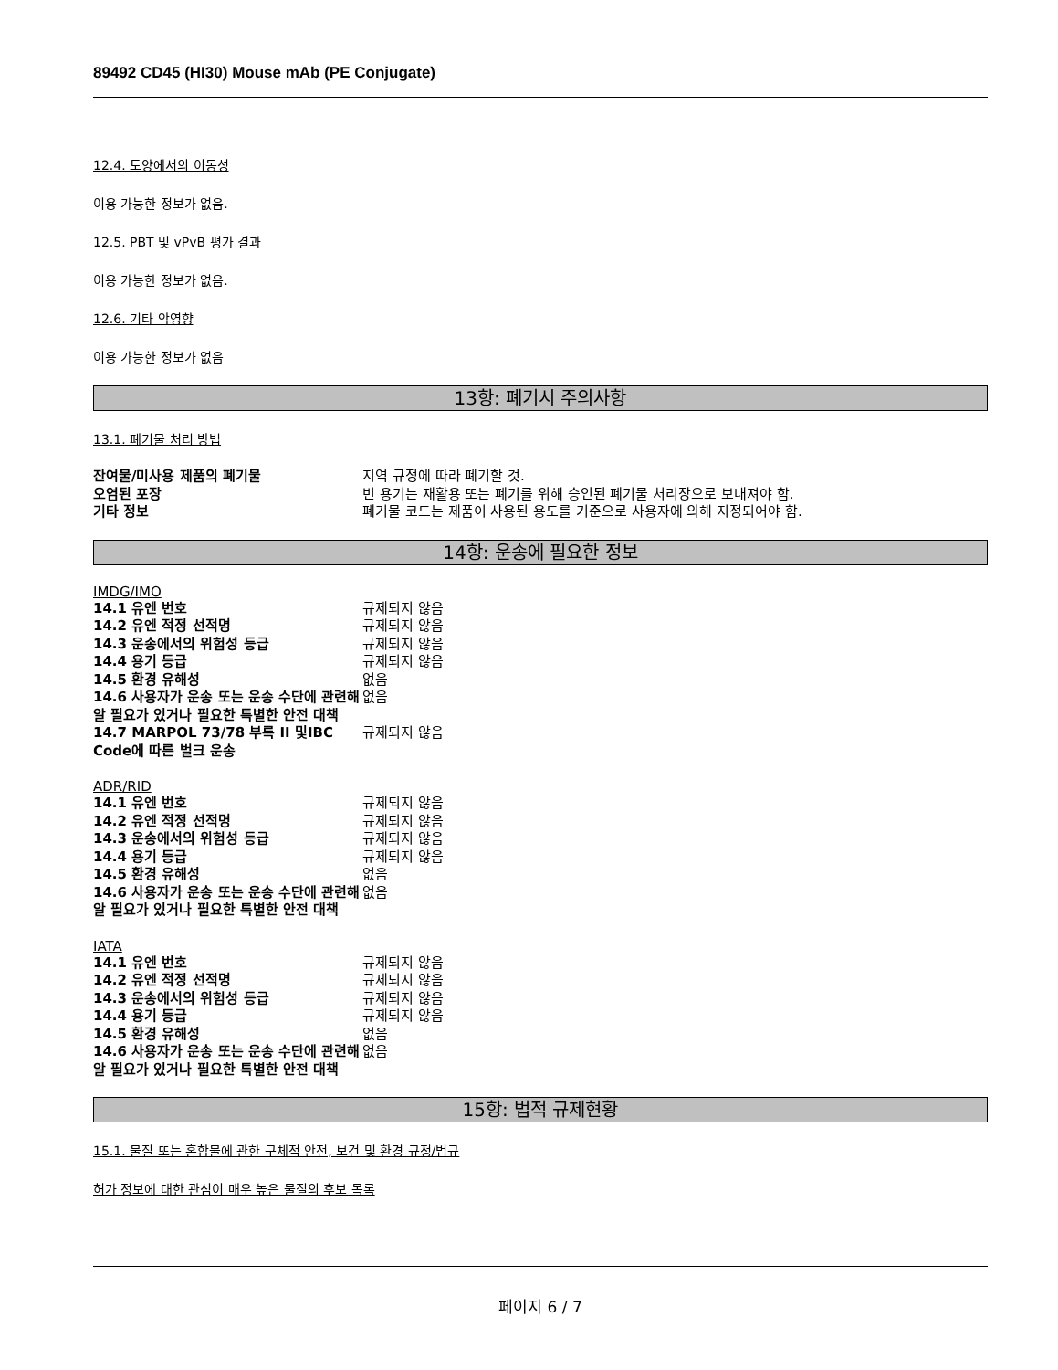89492 CD45 (HI30) Mouse mAb (PE Conjugate)
12.4. 토양에서의 이동성
이용 가능한 정보가 없음.
12.5. PBT 및 vPvB 평가 결과
이용 가능한 정보가 없음.
12.6. 기타 악영향
이용 가능한 정보가 없음
13항: 폐기시 주의사항
13.1. 폐기물 처리 방법
| 잔여물/미사용 제품의 폐기물 | 지역 규정에 따라 폐기할 것. |
| 오염된 포장 | 빈 용기는 재활용 또는 폐기를 위해 승인된 폐기물 처리장으로 보내져야 함. |
| 기타 정보 | 폐기물 코드는 제품이 사용된 용도를 기준으로 사용자에 의해 지정되어야 함. |
14항: 운송에 필요한 정보
IMDG/IMO
| 14.1 유엔 번호 | 규제되지 않음 |
| 14.2 유엔 적정 선적명 | 규제되지 않음 |
| 14.3 운송에서의 위험성 등급 | 규제되지 않음 |
| 14.4 용기 등급 | 규제되지 않음 |
| 14.5 환경 유해성 | 없음 |
| 14.6 사용자가 운송 또는 운송 수단에 관련해 알 필요가 있거나 필요한 특별한 안전 대책 | 없음 |
| 14.7 MARPOL 73/78 부록 II 및IBC Code에 따른 벌크 운송 | 규제되지 않음 |
ADR/RID
| 14.1 유엔 번호 | 규제되지 않음 |
| 14.2 유엔 적정 선적명 | 규제되지 않음 |
| 14.3 운송에서의 위험성 등급 | 규제되지 않음 |
| 14.4 용기 등급 | 규제되지 않음 |
| 14.5 환경 유해성 | 없음 |
| 14.6 사용자가 운송 또는 운송 수단에 관련해 알 필요가 있거나 필요한 특별한 안전 대책 | 없음 |
IATA
| 14.1 유엔 번호 | 규제되지 않음 |
| 14.2 유엔 적정 선적명 | 규제되지 않음 |
| 14.3 운송에서의 위험성 등급 | 규제되지 않음 |
| 14.4 용기 등급 | 규제되지 않음 |
| 14.5 환경 유해성 | 없음 |
| 14.6 사용자가 운송 또는 운송 수단에 관련해 알 필요가 있거나 필요한 특별한 안전 대책 | 없음 |
15항: 법적 규제현황
15.1. 물질 또는 혼합물에 관한 구체적 안전, 보건 및 환경 규정/법규
허가 정보에 대한 관심이 매우 높은 물질의 후보 목록
페이지 6 / 7